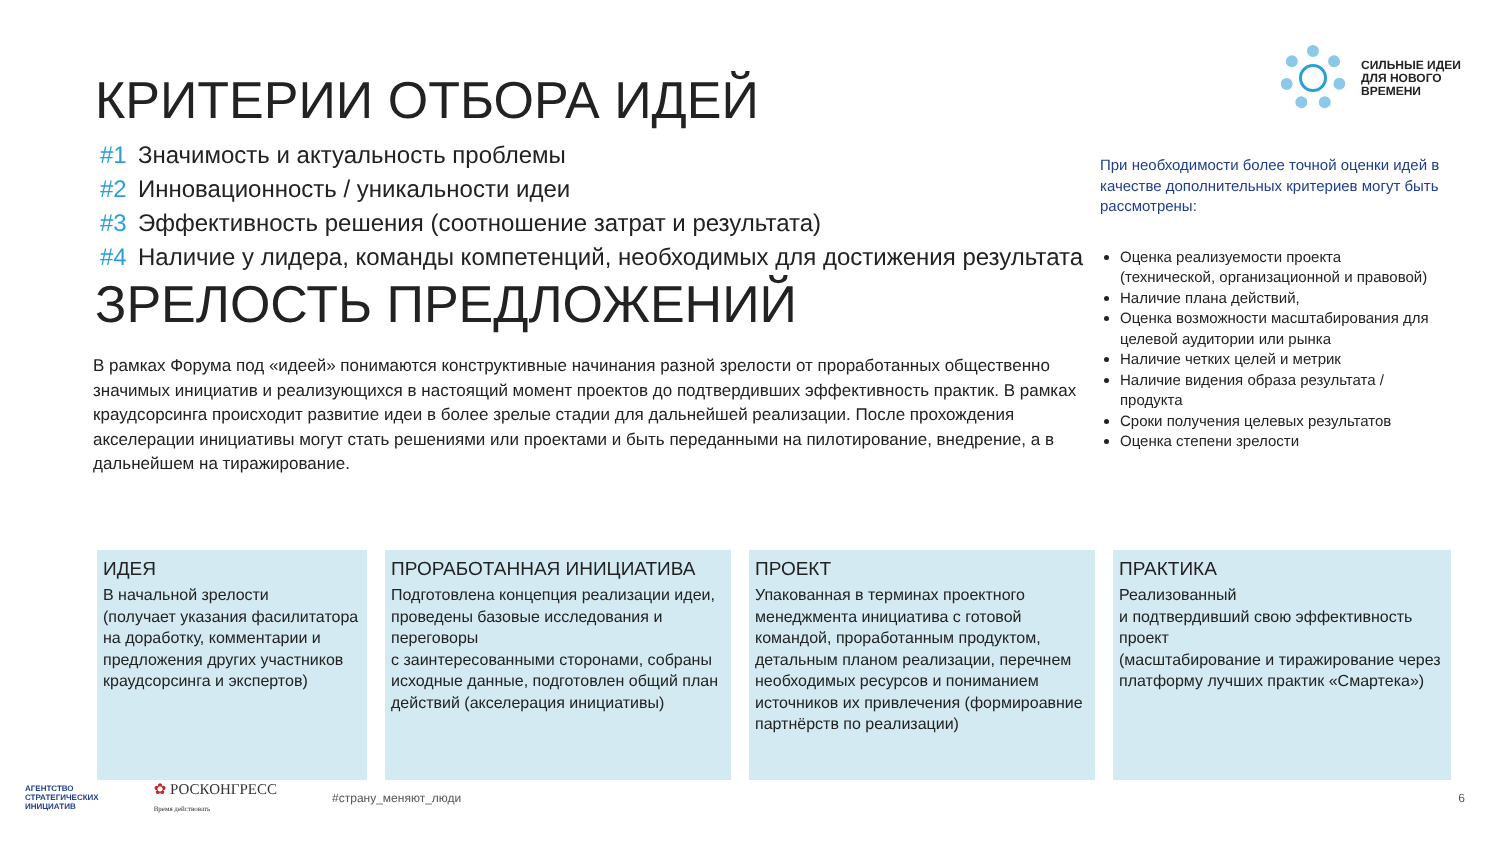СИЛЬНЫЕ ИДЕИ
ДЛЯ НОВОГО
ВРЕМЕНИ
КРИТЕРИИ ОТБОРА ИДЕЙ
#1 Значимость и актуальность проблемы
#2 Инновационность / уникальности идеи
#3 Эффективность решения (соотношение затрат и результата)
#4 Наличие у лидера, команды компетенций, необходимых для достижения результата
ЗРЕЛОСТЬ ПРЕДЛОЖЕНИЙ
В рамках Форума под «идеей» понимаются конструктивные начинания разной зрелости от проработанных общественно значимых инициатив и реализующихся в настоящий момент проектов до подтвердивших эффективность практик. В рамках краудсорсинга происходит развитие идеи в более зрелые стадии для дальнейшей реализации. После прохождения акселерации инициативы могут стать решениями или проектами и быть переданными на пилотирование, внедрение, а в дальнейшем на тиражирование.
При необходимости более точной оценки идей в качестве дополнительных критериев могут быть рассмотрены:
Оценка реализуемости проекта (технической, организационной и правовой)
Наличие плана действий,
Оценка возможности масштабирования для целевой аудитории или рынка
Наличие четких целей и метрик
Наличие видения образа результата / продукта
Сроки получения целевых результатов
Оценка степени зрелости
ИДЕЯ
В начальной зрелости
(получает указания фасилитатора на доработку, комментарии и предложения других участников краудсорсинга и экспертов)
ПРОРАБОТАННАЯ ИНИЦИАТИВА
Подготовлена концепция реализации идеи, проведены базовые исследования и переговоры
с заинтересованными сторонами, собраны исходные данные, подготовлен общий план действий (акселерация инициативы)
ПРОЕКТ
Упакованная в терминах проектного менеджмента инициатива с готовой командой, проработанным продуктом, детальным планом реализации, перечнем необходимых ресурсов и пониманием источников их привлечения (формироавние партнёрств по реализации)
ПРАКТИКА
Реализованный
и подтвердивший свою эффективность проект
(масштабирование и тиражирование через платформу лучших практик «Смартека»)
АГЕНТСТВО
СТРАТЕГИЧЕСКИХ
ИНИЦИАТИВ
✿ РОСКОНГРЕСС
Время действовать
#страну_меняют_люди 6